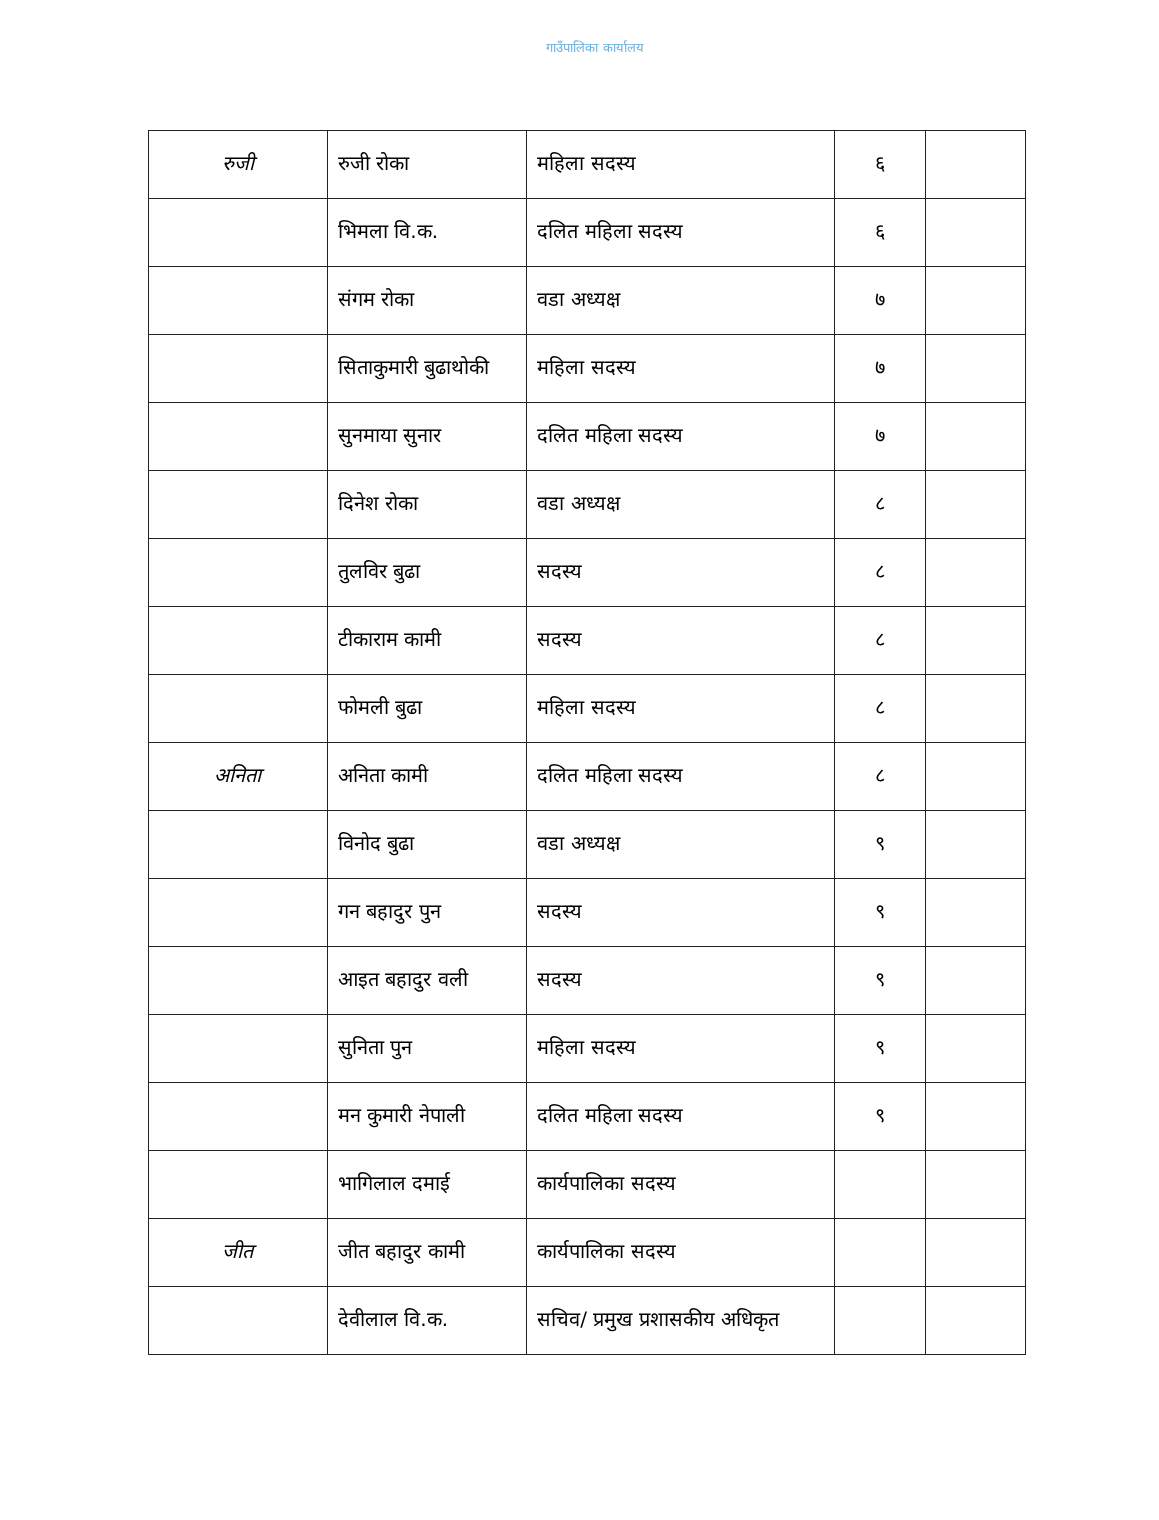गाउँपालिका कार्यालय
| रुजी | रुजी रोका | महिला सदस्य | ६ | |
| | भिमला वि.क. | दलित महिला सदस्य | ६ | |
| | संगम रोका | वडा अध्यक्ष | ७ | |
| | सिताकुमारी बुढाथोकी | महिला सदस्य | ७ | |
| | सुनमाया सुनार | दलित महिला सदस्य | ७ | |
| | दिनेश रोका | वडा अध्यक्ष | ८ | |
| | तुलविर बुढा | सदस्य | ८ | |
| | टीकाराम कामी | सदस्य | ८ | |
| | फोमली बुढा | महिला सदस्य | ८ | |
| अनिता | अनिता कामी | दलित महिला सदस्य | ८ | |
| | विनोद बुढा | वडा अध्यक्ष | ९ | |
| | गन बहादुर पुन | सदस्य | ९ | |
| | आइत बहादुर वली | सदस्य | ९ | |
| | सुनिता पुन | महिला सदस्य | ९ | |
| | मन कुमारी नेपाली | दलित महिला सदस्य | ९ | |
| | भागिलाल दमाई | कार्यपालिका सदस्य | | |
| जीत | जीत बहादुर कामी | कार्यपालिका सदस्य | | |
| | देवीलाल वि.क. | सचिव/ प्रमुख प्रशासकीय अधिकृत | | |